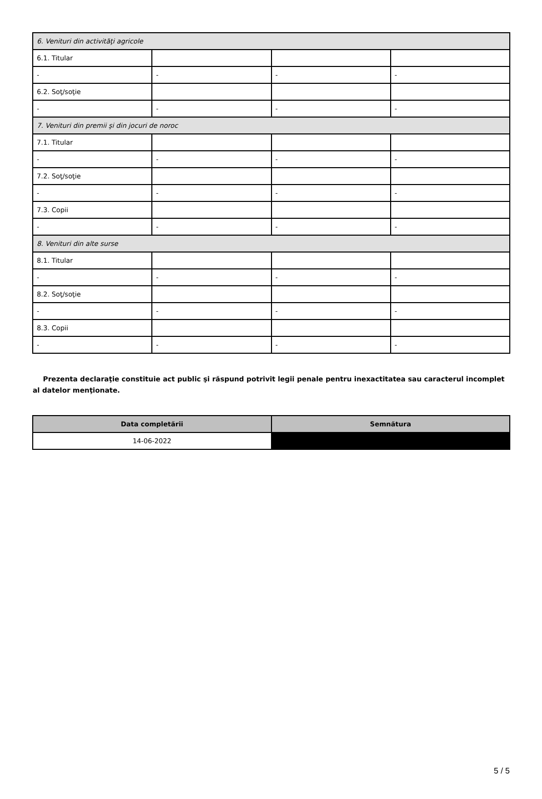| 6. Venituri din activităţi agricole | | | |
| 6.1. Titular | | | |
| - | - | - | - |
| 6.2. Soţ/soţie | | | |
| - | - | - | - |
| 7. Venituri din premii şi din jocuri de noroc | | | |
| 7.1. Titular | | | |
| - | - | - | - |
| 7.2. Soţ/soţie | | | |
| - | - | - | - |
| 7.3. Copii | | | |
| - | - | - | - |
| 8. Venituri din alte surse | | | |
| 8.1. Titular | | | |
| - | - | - | - |
| 8.2. Soţ/soţie | | | |
| - | - | - | - |
| 8.3. Copii | | | |
| - | - | - | - |
Prezenta declaraţie constituie act public şi răspund potrivit legii penale pentru inexactitatea sau caracterul incomplet al datelor menţionate.
| Data completării | Semnătura |
| --- | --- |
| 14-06-2022 | |
5 / 5